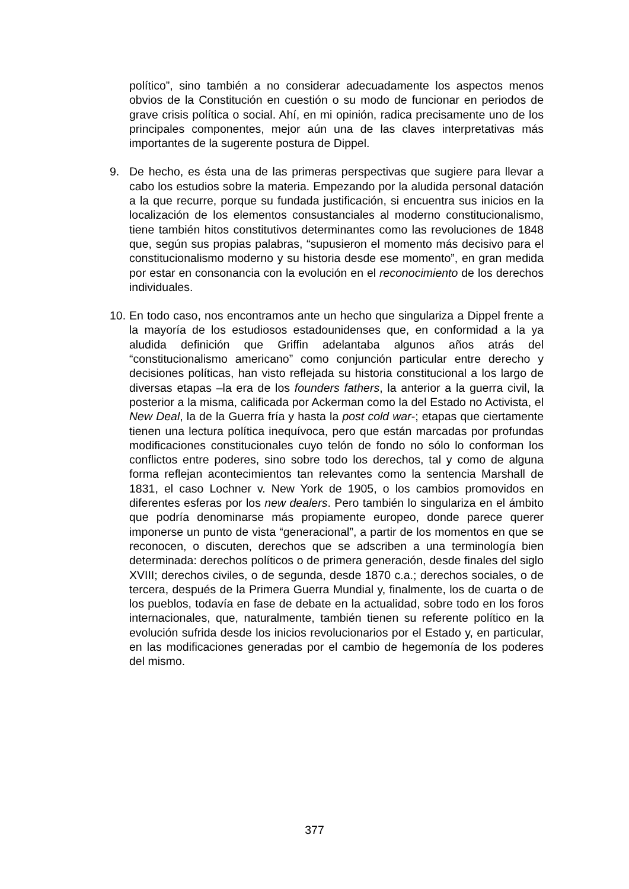político”, sino también a no considerar adecuadamente los aspectos menos obvios de la Constitución en cuestión o su modo de funcionar en periodos de grave crisis política o social. Ahí, en mi opinión, radica precisamente uno de los principales componentes, mejor aún una de las claves interpretativas más importantes de la sugerente postura de Dippel.
9. De hecho, es ésta una de las primeras perspectivas que sugiere para llevar a cabo los estudios sobre la materia. Empezando por la aludida personal datación a la que recurre, porque su fundada justificación, si encuentra sus inicios en la localización de los elementos consustanciales al moderno constitucionalismo, tiene también hitos constitutivos determinantes como las revoluciones de 1848 que, según sus propias palabras, “supusieron el momento más decisivo para el constitucionalismo moderno y su historia desde ese momento”, en gran medida por estar en consonancia con la evolución en el reconocimiento de los derechos individuales.
10.
En todo caso, nos encontramos ante un hecho que singulariza a Dippel frente a la mayoría de los estudiosos estadounidenses que, en conformidad a la ya aludida definición que Griffin adelantaba algunos años atrás del “constitucionalismo americano” como conjunción particular entre derecho y decisiones políticas, han visto reflejada su historia constitucional a los largo de diversas etapas –la era de los founders fathers, la anterior a la guerra civil, la posterior a la misma, calificada por Ackerman como la del Estado no Activista, el New Deal, la de la Guerra fría y hasta la post cold war-; etapas que ciertamente tienen una lectura política inequívoca, pero que están marcadas por profundas modificaciones constitucionales cuyo telón de fondo no sólo lo conforman los conflictos entre poderes, sino sobre todo los derechos, tal y como de alguna forma reflejan acontecimientos tan relevantes como la sentencia Marshall de 1831, el caso Lochner v. New York de 1905, o los cambios promovidos en diferentes esferas por los new dealers. Pero también lo singulariza en el ámbito que podría denominarse más propiamente europeo, donde parece querer imponerse un punto de vista “generacional”, a partir de los momentos en que se reconocen, o discuten, derechos que se adscriben a una terminología bien determinada: derechos políticos o de primera generación, desde finales del siglo XVIII; derechos civiles, o de segunda, desde 1870 c.a.; derechos sociales, o de tercera, después de la Primera Guerra Mundial y, finalmente, los de cuarta o de los pueblos, todavía en fase de debate en la actualidad, sobre todo en los foros internacionales, que, naturalmente, también tienen su referente político en la evolución sufrida desde los inicios revolucionarios por el Estado y, en particular, en las modificaciones generadas por el cambio de hegemonía de los poderes del mismo.
377